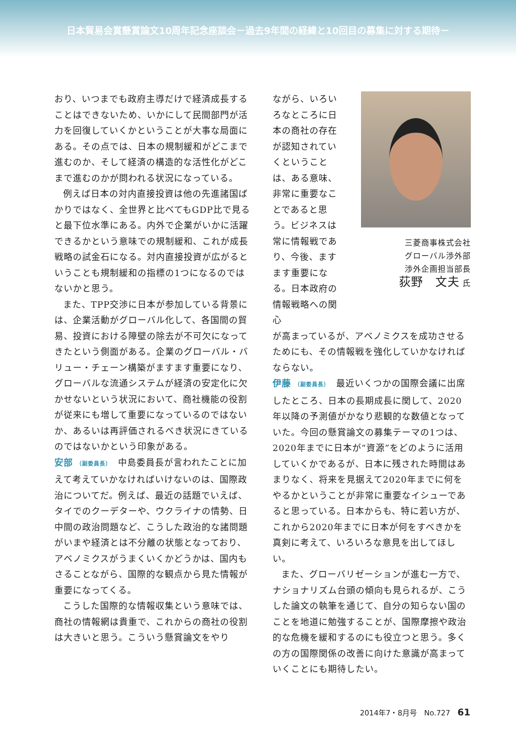日本貿易会賞懸賞論文10周年記念座談会－過去9年間の経緯と10回目の募集に対する期待－
おり、いつまでも政府主導だけで経済成長することはできないため、いかにして民間部門が活力を回復していくかということが大事な局面にある。その点では、日本の規制緩和がどこまで進むのか、そして経済の構造的な活性化がどこまで進むのかが問われる状況になっている。
例えば日本の対内直接投資は他の先進諸国ばかりではなく、全世界と比べてもGDP比で見ると最下位水準にある。内外で企業がいかに活躍できるかという意味での規制緩和、これが成長戦略の試金石になる。対内直接投資が広がるということも規制緩和の指標の1つになるのではないかと思う。
また、TPP交渉に日本が参加している背景には、企業活動がグローバル化して、各国間の貿易、投資における障壁の除去が不可欠になってきたという側面がある。企業のグローバル・バリュー・チェーン構築がますます重要になり、グローバルな流通システムが経済の安定化に欠かせないという状況において、商社機能の役割が従来にも増して重要になっているのではないか、あるいは再評価されるべき状況にきているのではないかという印象がある。
安部 （副委員長）　中島委員長が言われたことに加えて考えていかなければいけないのは、国際政治についてだ。例えば、最近の話題でいえば、タイでのクーデターや、ウクライナの情勢、日中間の政治問題など、こうした政治的な諸問題がいまや経済とは不分離の状態となっており、アベノミクスがうまくいくかどうかは、国内もさることながら、国際的な観点から見た情報が重要になってくる。
こうした国際的な情報収集という意味では、商社の情報網は貴重で、これからの商社の役割は大きいと思う。こういう懸賞論文をやり
ながら、いろいろなところに日本の商社の存在が認知されていくということは、ある意味、非常に重要なことであると思う。ビジネスは常に情報戦であり、今後、ますます重要になる。日本政府の情報戦略への関心
三菱商事株式会社
グローバル渉外部
渉外企画担当部長
荻野　文夫 氏
が高まっているが、アベノミクスを成功させるためにも、その情報戦を強化していかなければならない。
伊藤 （副委員長）　最近いくつかの国際会議に出席したところ、日本の長期成長に関して、2020年以降の予測値がかなり悲観的な数値となっていた。今回の懸賞論文の募集テーマの1つは、2020年までに日本が“資源”をどのように活用していくかであるが、日本に残された時間はあまりなく、将来を見据えて2020年までに何をやるかということが非常に重要なイシューであると思っている。日本からも、特に若い方が、これから2020年までに日本が何をすべきかを真剣に考えて、いろいろな意見を出してほしい。
また、グローバリゼーションが進む一方で、ナショナリズム台頭の傾向も見られるが、こうした論文の執筆を通じて、自分の知らない国のことを地道に勉強することが、国際摩擦や政治的な危機を緩和するのにも役立つと思う。多くの方の国際関係の改善に向けた意識が高まっていくことにも期待したい。
2014年7・8月号　No.727　61